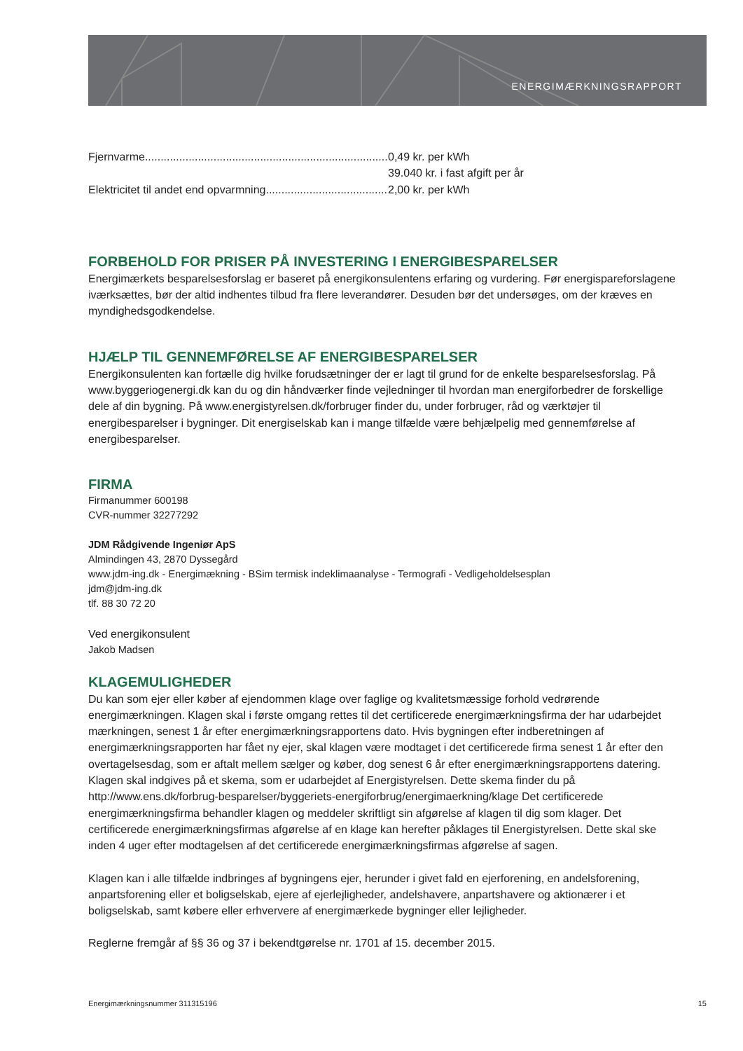ENERGIMÆRKNINGSRAPPORT
Fjernvarme..................................................................................... 0,49 kr. per kWh
39.040 kr. i fast afgift per år
Elektricitet til andet end opvarmning............................................. 2,00 kr. per kWh
FORBEHOLD FOR PRISER PÅ INVESTERING I ENERGIBESPARELSER
Energimærkets besparelsesforslag er baseret på energikonsulentens erfaring og vurdering. Før energispareforslagene iværksættes, bør der altid indhentes tilbud fra flere leverandører. Desuden bør det undersøges, om der kræves en myndighedsgodkendelse.
HJÆLP TIL GENNEMFØRELSE AF ENERGIBESPARELSER
Energikonsulenten kan fortælle dig hvilke forudsætninger der er lagt til grund for de enkelte besparelsesforslag. På www.byggeriogenergi.dk kan du og din håndværker finde vejledninger til hvordan man energiforbedrer de forskellige dele af din bygning. På www.energistyrelsen.dk/forbruger finder du, under forbruger, råd og værktøjer til energibesparelser i bygninger. Dit energiselskab kan i mange tilfælde være behjælpelig med gennemførelse af energibesparelser.
FIRMA
Firmanummer 600198
CVR-nummer 32277292
JDM Rådgivende Ingeniør ApS
Almindingen 43, 2870 Dyssegård
www.jdm-ing.dk - Energimækning - BSim termisk indeklimaanalyse - Termografi - Vedligeholdelsesplan
jdm@jdm-ing.dk
tlf. 88 30 72 20
Ved energikonsulent
Jakob Madsen
KLAGEMULIGHEDER
Du kan som ejer eller køber af ejendommen klage over faglige og kvalitetsmæssige forhold vedrørende energimærkningen. Klagen skal i første omgang rettes til det certificerede energimærkningsfirma der har udarbejdet mærkningen, senest 1 år efter energimærkningsrapportens dato. Hvis bygningen efter indberetningen af energimærkningsrapporten har fået ny ejer, skal klagen være modtaget i det certificerede firma senest 1 år efter den overtagelsesdag, som er aftalt mellem sælger og køber, dog senest 6 år efter energimærkningsrapportens datering. Klagen skal indgives på et skema, som er udarbejdet af Energistyrelsen. Dette skema finder du på http://www.ens.dk/forbrug-besparelser/byggeriets-energiforbrug/energimaerkning/klage Det certificerede energimærkningsfirma behandler klagen og meddeler skriftligt sin afgørelse af klagen til dig som klager. Det certificerede energimærkningsfirmas afgørelse af en klage kan herefter påklages til Energistyrelsen. Dette skal ske inden 4 uger efter modtagelsen af det certificerede energimærkningsfirmas afgørelse af sagen.
Klagen kan i alle tilfælde indbringes af bygningens ejer, herunder i givet fald en ejerforening, en andelsforening, anpartsforening eller et boligselskab, ejere af ejerlejligheder, andelshavere, anpartshavere og aktionærer i et boligselskab, samt købere eller erhververe af energimærkede bygninger eller lejligheder.
Reglerne fremgår af §§ 36 og 37 i bekendtgørelse nr. 1701 af 15. december 2015.
Energimærkningsnummer 311315196 15